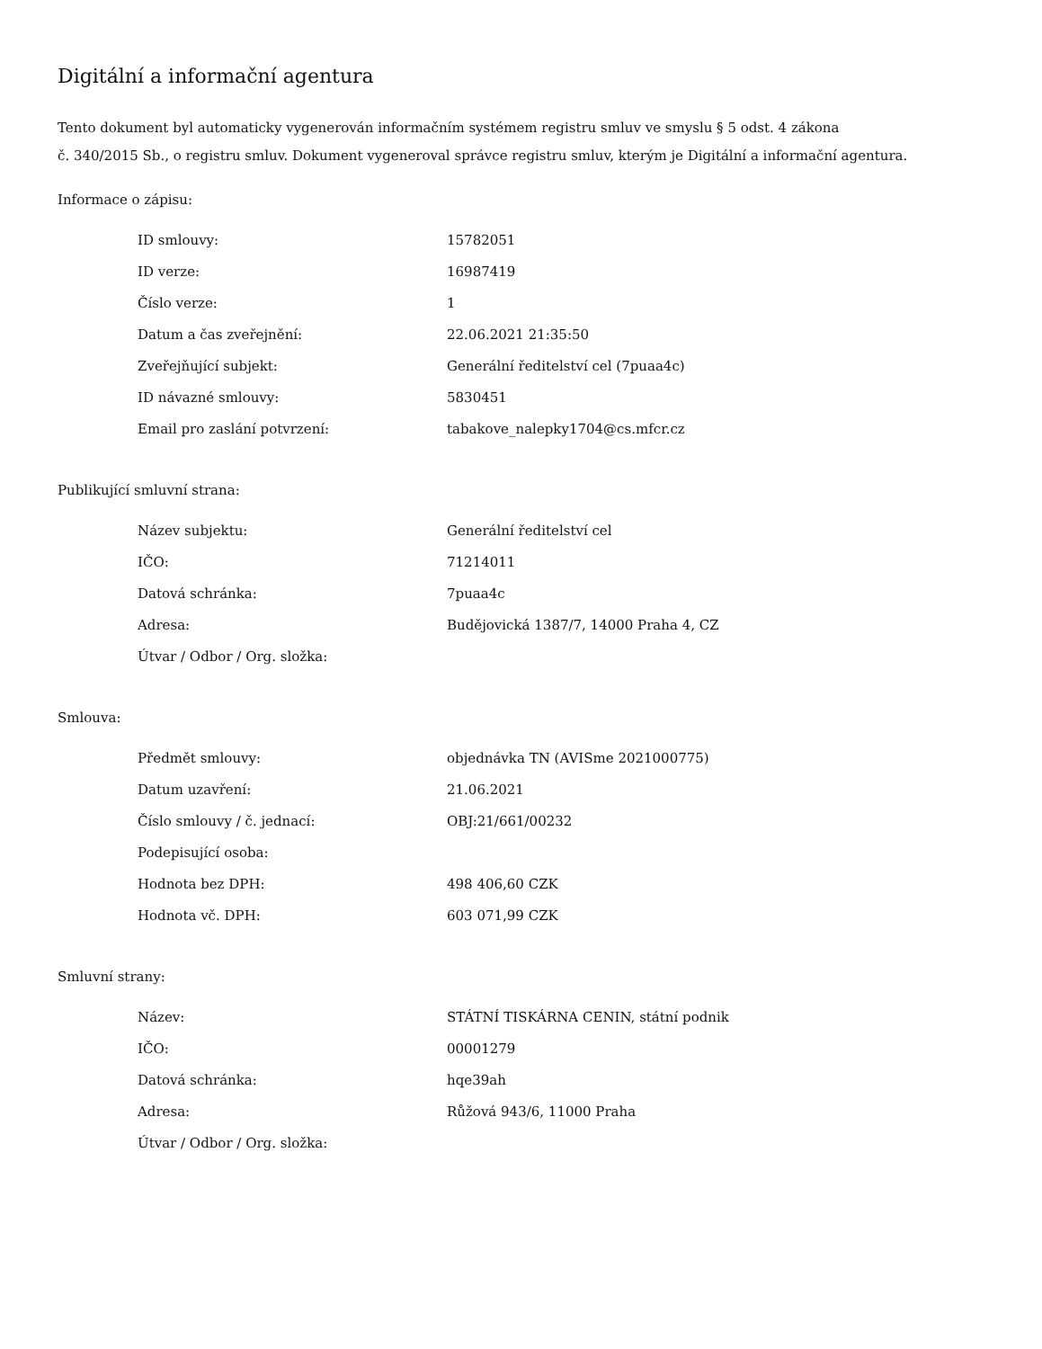Digitální a informační agentura
Tento dokument byl automaticky vygenerován informačním systémem registru smluv ve smyslu § 5 odst. 4 zákona
č. 340/2015 Sb., o registru smluv. Dokument vygeneroval správce registru smluv, kterým je Digitální a informační agentura.
Informace o zápisu:
| ID smlouvy: | 15782051 |
| ID verze: | 16987419 |
| Číslo verze: | 1 |
| Datum a čas zveřejnění: | 22.06.2021 21:35:50 |
| Zveřejňující subjekt: | Generální ředitelství cel (7puaa4c) |
| ID návazné smlouvy: | 5830451 |
| Email pro zaslání potvrzení: | tabakove_nalepky1704@cs.mfcr.cz |
Publikující smluvní strana:
| Název subjektu: | Generální ředitelství cel |
| IČO: | 71214011 |
| Datová schránka: | 7puaa4c |
| Adresa: | Budějovická 1387/7, 14000 Praha 4, CZ |
| Útvar / Odbor / Org. složka: | |
Smlouva:
| Předmět smlouvy: | objednávka TN (AVISme 2021000775) |
| Datum uzavření: | 21.06.2021 |
| Číslo smlouvy / č. jednací: | OBJ:21/661/00232 |
| Podepisující osoba: | |
| Hodnota bez DPH: | 498 406,60 CZK |
| Hodnota vč. DPH: | 603 071,99 CZK |
Smluvní strany:
| Název: | STÁTNÍ TISKÁRNA CENIN, státní podnik |
| IČO: | 00001279 |
| Datová schránka: | hqe39ah |
| Adresa: | Růžová 943/6, 11000 Praha |
| Útvar / Odbor / Org. složka: | |